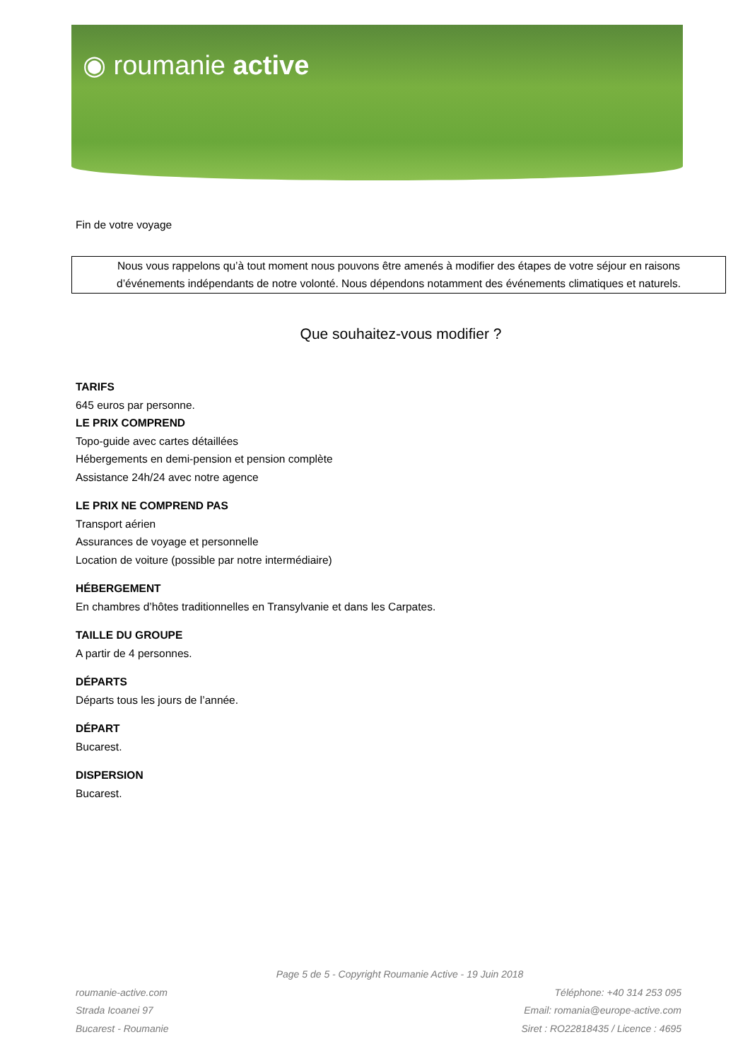◉ roumanie active
Fin de votre voyage
Nous vous rappelons qu’à tout moment nous pouvons être amenés à modifier des étapes de votre séjour en raisons d’événements indépendants de notre volonté. Nous dépendons notamment des événements climatiques et naturels.
Que souhaitez-vous modifier ?
TARIFS
645 euros par personne.
LE PRIX COMPREND
Topo-guide avec cartes détaillées
Hébergements en demi-pension et pension complète
Assistance 24h/24 avec notre agence
LE PRIX NE COMPREND PAS
Transport aérien
Assurances de voyage et personnelle
Location de voiture (possible par notre intermédiaire)
HÉBERGEMENT
En chambres d’hôtes traditionnelles en Transylvanie et dans les Carpates.
TAILLE DU GROUPE
A partir de 4 personnes.
DÉPARTS
Départs tous les jours de l’année.
DÉPART
Bucarest.
DISPERSION
Bucarest.
Page 5 de 5 - Copyright Roumanie Active - 19 Juin 2018
roumanie-active.com
Strada Icoanei 97
Bucarest - Roumanie
Téléphone: +40 314 253 095
Email: romania@europe-active.com
Siret : RO22818435 / Licence : 4695